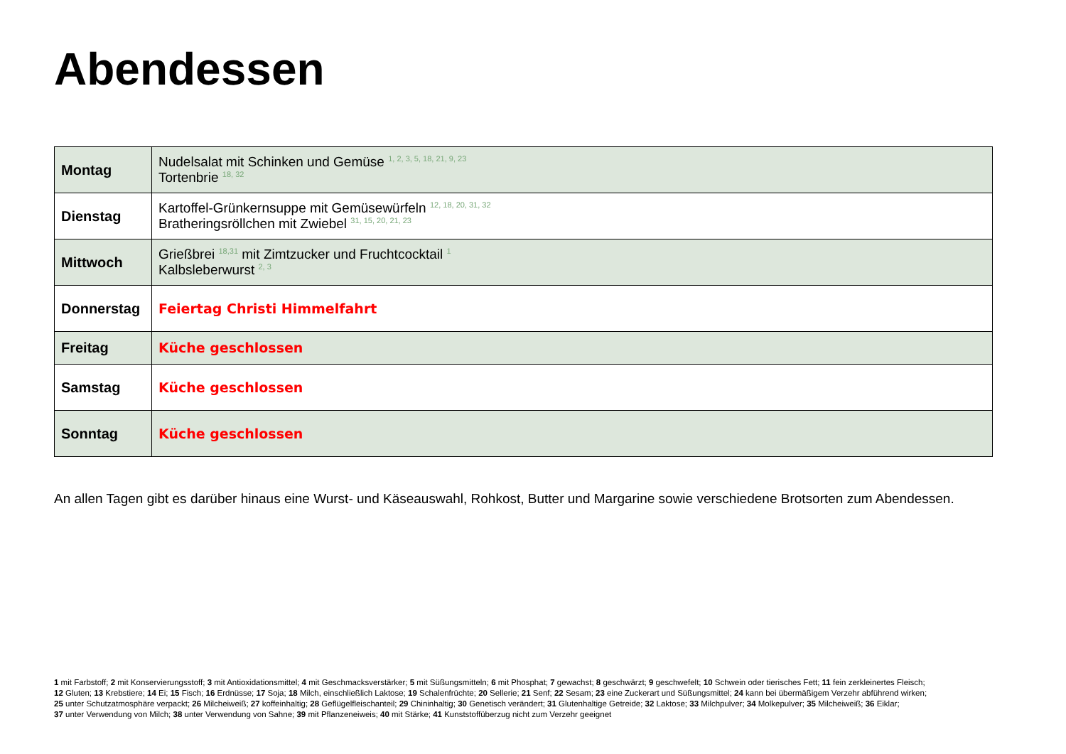Abendessen
| Montag | Nudelsalat mit Schinken und Gemüse <sup>1, 2, 3, 5, 18, 21, 9, 23</sup> Tortenbrie <sup>18, 32</sup> |
| Dienstag | Kartoffel-Grünkernsuppe mit Gemüsewürfeln <sup>12, 18, 20, 31, 32</sup> Bratheringsröllchen mit Zwiebel <sup>31, 15, 20, 21, 23</sup> |
| Mittwoch | Grießbrei <sup>18,31</sup> mit Zimtzucker und Fruchtcocktail <sup>1</sup> Kalbsleberwurst <sup>2, 3</sup> |
| Donnerstag | Feiertag Christi Himmelfahrt |
| Freitag | Küche geschlossen |
| Samstag | Küche geschlossen |
| Sonntag | Küche geschlossen |
An allen Tagen gibt es darüber hinaus eine Wurst- und Käseauswahl, Rohkost, Butter und Margarine sowie verschiedene Brotsorten zum Abendessen.
1 mit Farbstoff; 2 mit Konservierungsstoff; 3 mit Antioxidationsmittel; 4 mit Geschmacksverstärker; 5 mit Süßungsmitteln; 6 mit Phosphat; 7 gewachst; 8 geschwärzt; 9 geschwefelt; 10 Schwein oder tierisches Fett; 11 fein zerkleinertes Fleisch;
12 Gluten; 13 Krebstiere; 14 Ei; 15 Fisch; 16 Erdnüsse; 17 Soja; 18 Milch, einschließlich Laktose; 19 Schalenfrüchte; 20 Sellerie; 21 Senf; 22 Sesam; 23 eine Zuckerart und Süßungsmittel; 24 kann bei übermäßigem Verzehr abführend wirken;
25 unter Schutzatmosphäre verpackt; 26 Milcheiweiß; 27 koffeinhaltig; 28 Geflügelfleischanteil; 29 Chininhaltig; 30 Genetisch verändert; 31 Glutenhaltige Getreide; 32 Laktose; 33 Milchpulver; 34 Molkepulver; 35 Milcheiweiß; 36 Eiklar;
37 unter Verwendung von Milch; 38 unter Verwendung von Sahne; 39 mit Pflanzeneiweis; 40 mit Stärke; 41 Kunststoffüberzug nicht zum Verzehr geeignet